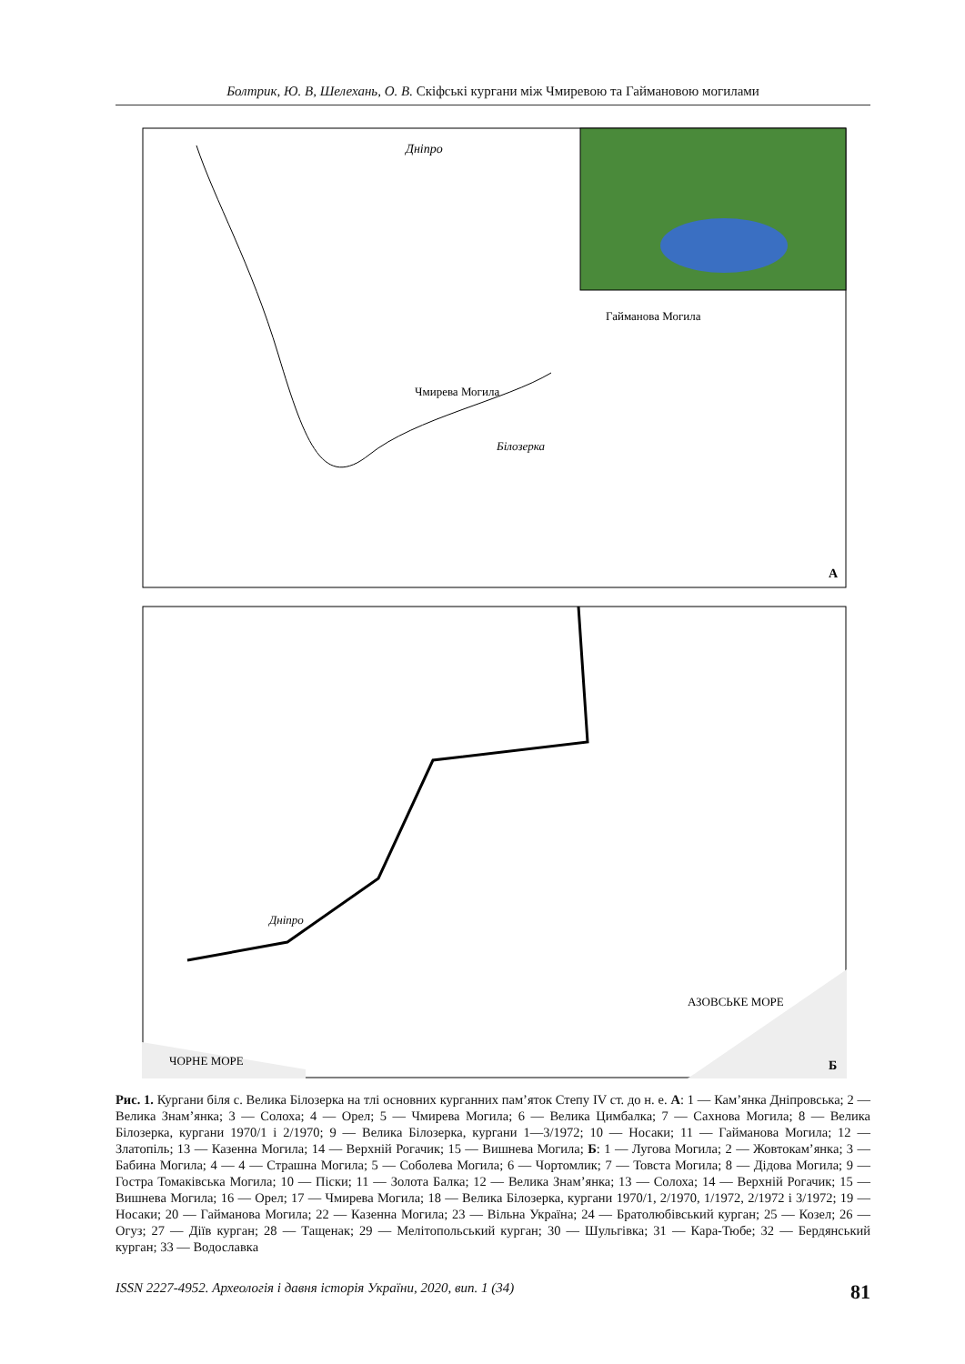Болтрик, Ю. В, Шелехань, О. В. Скіфські кургани між Чмиревою та Гаймановою могилами
Дніпро
Чмирева Могила
Гайманова Могила
Білозерка
А
ЧОРНЕ МОРЕ
АЗОВСЬКЕ МОРЕ
Дніпро
Б
Рис. 1. Кургани біля с. Велика Білозерка на тлі основних курганних пам’яток Степу IV ст. до н. е. А: 1 — Кам’янка Дніпровська; 2 — Велика Знам’янка; 3 — Солоха; 4 — Орел; 5 — Чмирева Могила; 6 — Велика Цимбалка; 7 — Сахнова Могила; 8 — Велика Білозерка, кургани 1970/1 і 2/1970; 9 — Велика Білозерка, кургани 1—3/1972; 10 — Носаки; 11 — Гайманова Могила; 12 — Златопіль; 13 — Казенна Могила; 14 — Верхній Рогачик; 15 — Вишнева Могила; Б: 1 — Лугова Могила; 2 — Жовтокам’янка; 3 — Бабина Могила; 4 — 4 — Страшна Могила; 5 — Соболева Могила; 6 — Чортомлик; 7 — Товста Могила; 8 — Дідова Могила; 9 — Гостра Томаківська Могила; 10 — Піски; 11 — Золота Балка; 12 — Велика Знам’янка; 13 — Солоха; 14 — Верхній Рогачик; 15 — Вишнева Могила; 16 — Орел; 17 — Чмирева Могила; 18 — Велика Білозерка, кургани 1970/1, 2/1970, 1/1972, 2/1972 і 3/1972; 19 — Носаки; 20 — Гайманова Могила; 22 — Казенна Могила; 23 — Вільна Україна; 24 — Братолюбівський курган; 25 — Козел; 26 — Огуз; 27 — Діїв курган; 28 — Тащенак; 29 — Мелітопольський курган; 30 — Шульгівка; 31 — Кара-Тюбе; 32 — Бердянський курган; 33 — Водославка
ISSN 2227-4952. Археологія і давня історія України, 2020, вип. 1 (34) 81